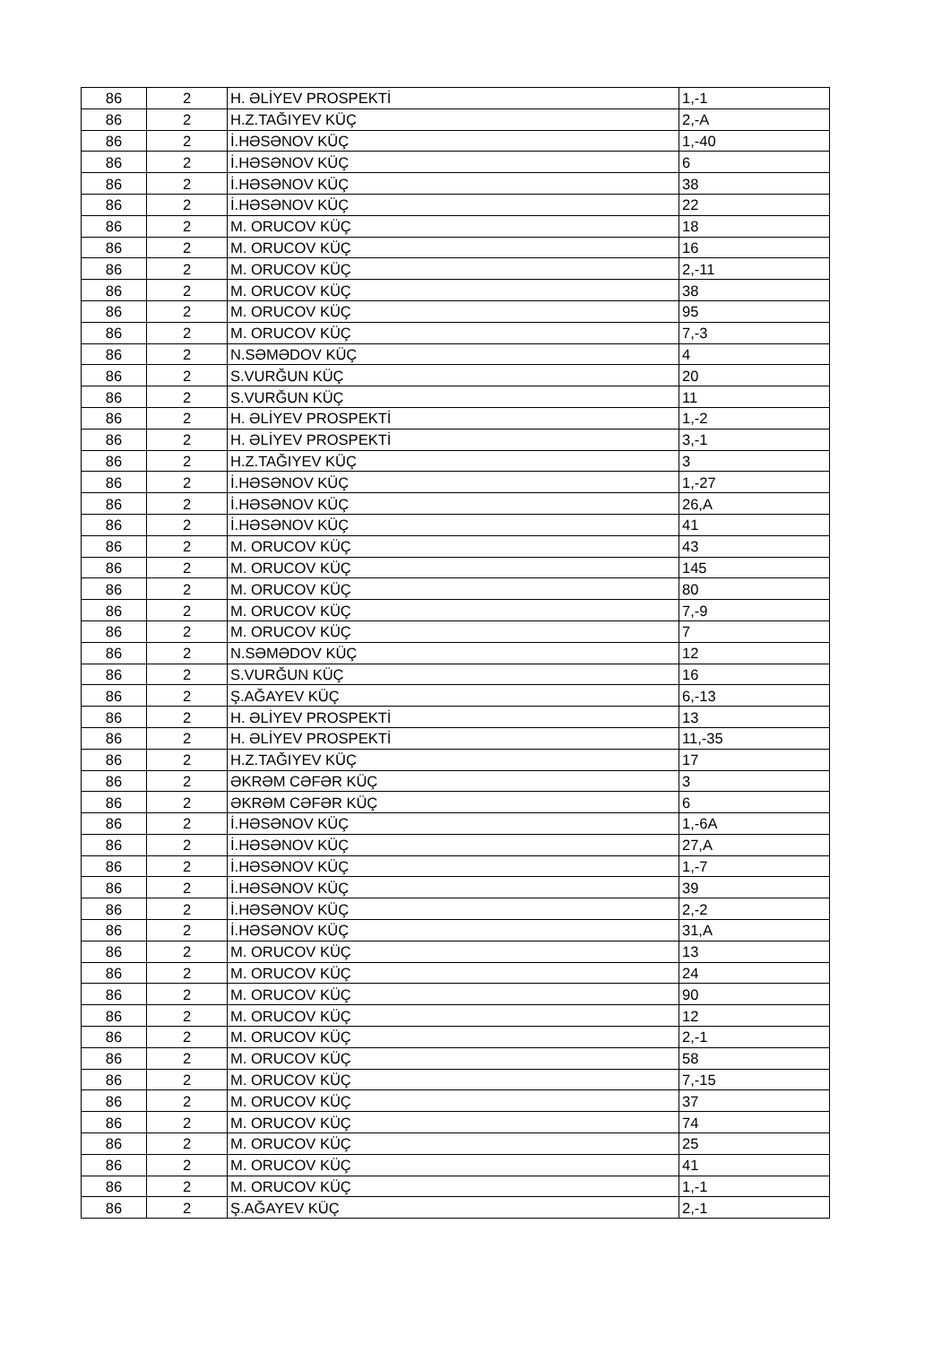| 86 | 2 | H. ƏLİYEV PROSPEKTİ | 1,-1 |
| 86 | 2 | H.Z.TAĞIYEV KÜÇ | 2,-A |
| 86 | 2 | İ.HƏSƏNOV KÜÇ | 1,-40 |
| 86 | 2 | İ.HƏSƏNOV KÜÇ | 6 |
| 86 | 2 | İ.HƏSƏNOV KÜÇ | 38 |
| 86 | 2 | İ.HƏSƏNOV KÜÇ | 22 |
| 86 | 2 | M. ORUCOV KÜÇ | 18 |
| 86 | 2 | M. ORUCOV KÜÇ | 16 |
| 86 | 2 | M. ORUCOV KÜÇ | 2,-11 |
| 86 | 2 | M. ORUCOV KÜÇ | 38 |
| 86 | 2 | M. ORUCOV KÜÇ | 95 |
| 86 | 2 | M. ORUCOV KÜÇ | 7,-3 |
| 86 | 2 | N.SƏMƏDOV KÜÇ | 4 |
| 86 | 2 | S.VURĞUN KÜÇ | 20 |
| 86 | 2 | S.VURĞUN KÜÇ | 11 |
| 86 | 2 | H. ƏLİYEV PROSPEKTİ | 1,-2 |
| 86 | 2 | H. ƏLİYEV PROSPEKTİ | 3,-1 |
| 86 | 2 | H.Z.TAĞIYEV KÜÇ | 3 |
| 86 | 2 | İ.HƏSƏNOV KÜÇ | 1,-27 |
| 86 | 2 | İ.HƏSƏNOV KÜÇ | 26,A |
| 86 | 2 | İ.HƏSƏNOV KÜÇ | 41 |
| 86 | 2 | M. ORUCOV KÜÇ | 43 |
| 86 | 2 | M. ORUCOV KÜÇ | 145 |
| 86 | 2 | M. ORUCOV KÜÇ | 80 |
| 86 | 2 | M. ORUCOV KÜÇ | 7,-9 |
| 86 | 2 | M. ORUCOV KÜÇ | 7 |
| 86 | 2 | N.SƏMƏDOV KÜÇ | 12 |
| 86 | 2 | S.VURĞUN KÜÇ | 16 |
| 86 | 2 | Ş.AĞAYEV KÜÇ | 6,-13 |
| 86 | 2 | H. ƏLİYEV PROSPEKTİ | 13 |
| 86 | 2 | H. ƏLİYEV PROSPEKTİ | 11,-35 |
| 86 | 2 | H.Z.TAĞIYEV KÜÇ | 17 |
| 86 | 2 | ƏKRƏM CƏFƏR KÜÇ | 3 |
| 86 | 2 | ƏKRƏM CƏFƏR KÜÇ | 6 |
| 86 | 2 | İ.HƏSƏNOV KÜÇ | 1,-6A |
| 86 | 2 | İ.HƏSƏNOV KÜÇ | 27,A |
| 86 | 2 | İ.HƏSƏNOV KÜÇ | 1,-7 |
| 86 | 2 | İ.HƏSƏNOV KÜÇ | 39 |
| 86 | 2 | İ.HƏSƏNOV KÜÇ | 2,-2 |
| 86 | 2 | İ.HƏSƏNOV KÜÇ | 31,A |
| 86 | 2 | M. ORUCOV KÜÇ | 13 |
| 86 | 2 | M. ORUCOV KÜÇ | 24 |
| 86 | 2 | M. ORUCOV KÜÇ | 90 |
| 86 | 2 | M. ORUCOV KÜÇ | 12 |
| 86 | 2 | M. ORUCOV KÜÇ | 2,-1 |
| 86 | 2 | M. ORUCOV KÜÇ | 58 |
| 86 | 2 | M. ORUCOV KÜÇ | 7,-15 |
| 86 | 2 | M. ORUCOV KÜÇ | 37 |
| 86 | 2 | M. ORUCOV KÜÇ | 74 |
| 86 | 2 | M. ORUCOV KÜÇ | 25 |
| 86 | 2 | M. ORUCOV KÜÇ | 41 |
| 86 | 2 | M. ORUCOV KÜÇ | 1,-1 |
| 86 | 2 | Ş.AĞAYEV KÜÇ | 2,-1 |